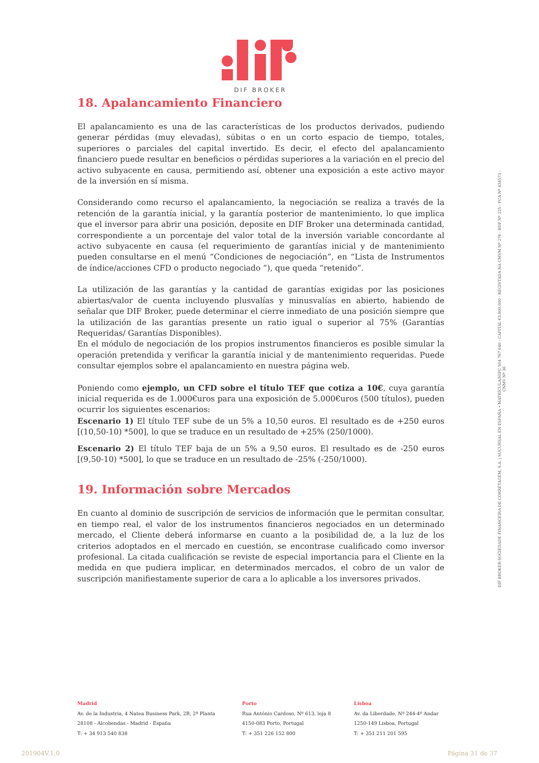DIF BROKER
18. Apalancamiento Financiero
El apalancamiento es una de las características de los productos derivados, pudiendo generar pérdidas (muy elevadas), súbitas o en un corto espacio de tiempo, totales, superiores o parciales del capital invertido. Es decir, el efecto del apalancamiento financiero puede resultar en beneficios o pérdidas superiores a la variación en el precio del activo subyacente en causa, permitiendo así, obtener una exposición a este activo mayor de la inversión en sí misma.
Considerando como recurso el apalancamiento, la negociación se realiza a través de la retención de la garantía inicial, y la garantía posterior de mantenimiento, lo que implica que el inversor para abrir una posición, deposite en DIF Broker una determinada cantidad, correspondiente a un porcentaje del valor total de la inversión variable concordante al activo subyacente en causa (el requerimiento de garantías inicial y de mantenimiento pueden consultarse en el menú “Condiciones de negociación”, en “Lista de Instrumentos de índice/acciones CFD o producto negociado ”), que queda “retenido”.
La utilización de las garantías y la cantidad de garantías exigidas por las posiciones abiertas/valor de cuenta incluyendo plusvalías y minusvalías en abierto, habiendo de señalar que DIF Broker, puede determinar el cierre inmediato de una posición siempre que la utilización de las garantías presente un ratio igual o superior al 75% (Garantías Requeridas/ Garantías Disponibles).
En el módulo de negociación de los propios instrumentos financieros es posible simular la operación pretendida y verificar la garantía inicial y de mantenimiento requeridas. Puede consultar ejemplos sobre el apalancamiento en nuestra página web.
Poniendo como ejemplo, un CFD sobre el título TEF que cotiza a 10€, cuya garantía inicial requerida es de 1.000€uros para una exposición de 5.000€uros (500 títulos), pueden ocurrir los siguientes escenarios:
Escenario 1) El título TEF sube de un 5% a 10,50 euros. El resultado es de +250 euros [(10,50-10) *500], lo que se traduce en un resultado de +25% (250/1000).
Escenario 2) El título TEF baja de un 5% a 9,50 euros. El resultado es de -250 euros [(9,50-10) *500], lo que se traduce en un resultado de -25% (-250/1000).
19. Información sobre Mercados
En cuanto al dominio de suscripción de servicios de información que le permitan consultar, en tiempo real, el valor de los instrumentos financieros negociados en un determinado mercado, el Cliente deberá informarse en cuanto a la posibilidad de, a la luz de los criterios adoptados en el mercado en cuestión, se encontrase cualificado como inversor profesional. La citada cualificación se reviste de especial importancia para el Cliente en la medida en que pudiera implicar, en determinados mercados, el cobro de un valor de suscripción manifiestamente superior de cara a lo aplicable a los inversores privados.
DIF BROKER-SOCIEDADE FINANCEIRA DE CORRETAGEM, S.A. | SUCURSAL EN ESPAÑA • MATRÍCULA/NIPC 504 767 640 - CAPITAL €3.800.000 - REGISTADA NA CMVM Nº 276 - BDP Nº 225 - FCA Nº 434573 - CNMV Nº 36
Madrid
Av. de la Industria, 4 Natea Business Park, 2B, 2ª Planta
28108 - Alcobendas - Madrid - España
T: + 34 913 540 838
Porto
Rua António Cardoso, Nº 613, loja 8
4150-083 Porto, Portugal
T: + 351 226 152 800
Lisboa
Av. da Liberdade, Nº 244-4º Andar
1250-149 Lisboa, Portugal
T: + 351 211 201 595
201904V.1.0 Página 31 de 37